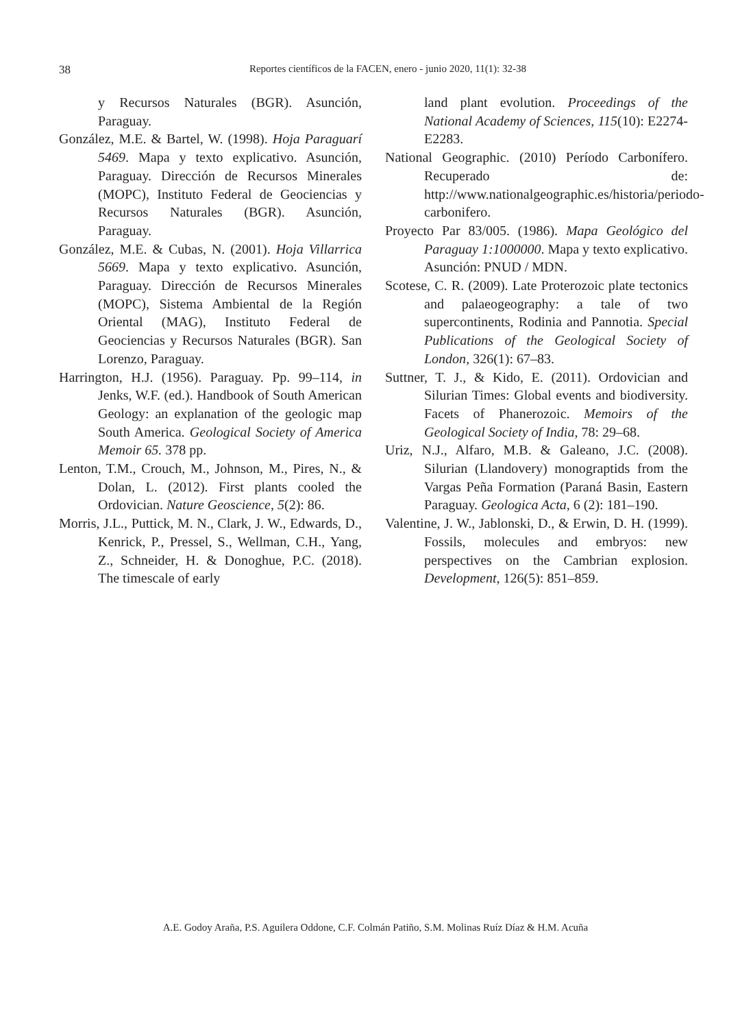38
Reportes científicos de la FACEN, enero - junio 2020, 11(1): 32-38
y Recursos Naturales (BGR). Asunción, Paraguay.
González, M.E. & Bartel, W. (1998). Hoja Paraguarí 5469. Mapa y texto explicativo. Asunción, Paraguay. Dirección de Recursos Minerales (MOPC), Instituto Federal de Geociencias y Recursos Naturales (BGR). Asunción, Paraguay.
González, M.E. & Cubas, N. (2001). Hoja Villarrica 5669. Mapa y texto explicativo. Asunción, Paraguay. Dirección de Recursos Minerales (MOPC), Sistema Ambiental de la Región Oriental (MAG), Instituto Federal de Geociencias y Recursos Naturales (BGR). San Lorenzo, Paraguay.
Harrington, H.J. (1956). Paraguay. Pp. 99–114, in Jenks, W.F. (ed.). Handbook of South American Geology: an explanation of the geologic map South America. Geological Society of America Memoir 65. 378 pp.
Lenton, T.M., Crouch, M., Johnson, M., Pires, N., & Dolan, L. (2012). First plants cooled the Ordovician. Nature Geoscience, 5(2): 86.
Morris, J.L., Puttick, M. N., Clark, J. W., Edwards, D., Kenrick, P., Pressel, S., Wellman, C.H., Yang, Z., Schneider, H. & Donoghue, P.C. (2018). The timescale of early
land plant evolution. Proceedings of the National Academy of Sciences, 115(10): E2274-E2283.
National Geographic. (2010) Período Carbonífero. Recuperado de: http://www.nationalgeographic.es/historia/periodo-carbonifero.
Proyecto Par 83/005. (1986). Mapa Geológico del Paraguay 1:1000000. Mapa y texto explicativo. Asunción: PNUD / MDN.
Scotese, C. R. (2009). Late Proterozoic plate tectonics and palaeogeography: a tale of two supercontinents, Rodinia and Pannotia. Special Publications of the Geological Society of London, 326(1): 67–83.
Suttner, T. J., & Kido, E. (2011). Ordovician and Silurian Times: Global events and biodiversity. Facets of Phanerozoic. Memoirs of the Geological Society of India, 78: 29–68.
Uriz, N.J., Alfaro, M.B. & Galeano, J.C. (2008). Silurian (Llandovery) monograptids from the Vargas Peña Formation (Paraná Basin, Eastern Paraguay. Geologica Acta, 6 (2): 181–190.
Valentine, J. W., Jablonski, D., & Erwin, D. H. (1999). Fossils, molecules and embryos: new perspectives on the Cambrian explosion. Development, 126(5): 851–859.
A.E. Godoy Araña, P.S. Aguilera Oddone, C.F. Colmán Patiño, S.M. Molinas Ruíz Díaz & H.M. Acuña